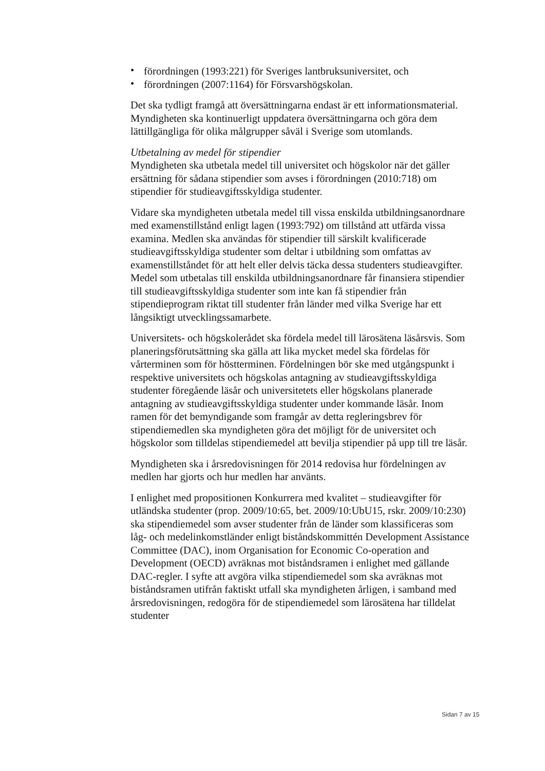• förordningen (1993:221) för Sveriges lantbruksuniversitet, och
• förordningen (2007:1164) för Försvarshögskolan.
Det ska tydligt framgå att översättningarna endast är ett informationsmaterial. Myndigheten ska kontinuerligt uppdatera översättningarna och göra dem lättillgängliga för olika målgrupper såväl i Sverige som utomlands.
Utbetalning av medel för stipendier
Myndigheten ska utbetala medel till universitet och högskolor när det gäller ersättning för sådana stipendier som avses i förordningen (2010:718) om stipendier för studieavgiftsskyldiga studenter.
Vidare ska myndigheten utbetala medel till vissa enskilda utbildningsanordnare med examenstillstånd enligt lagen (1993:792) om tillstånd att utfärda vissa examina. Medlen ska användas för stipendier till särskilt kvalificerade studieavgiftsskyldiga studenter som deltar i utbildning som omfattas av examenstillståndet för att helt eller delvis täcka dessa studenters studieavgifter. Medel som utbetalas till enskilda utbildningsanordnare får finansiera stipendier till studieavgiftsskyldiga studenter som inte kan få stipendier från stipendieprogram riktat till studenter från länder med vilka Sverige har ett långsiktigt utvecklingssamarbete.
Universitets- och högskolerådet ska fördela medel till lärosätena läsårsvis. Som planeringsförutsättning ska gälla att lika mycket medel ska fördelas för vårterminen som för höstterminen. Fördelningen bör ske med utgångspunkt i respektive universitets och högskolas antagning av studieavgiftsskyldiga studenter föregående läsår och universitetets eller högskolans planerade antagning av studieavgiftsskyldiga studenter under kommande läsår. Inom ramen för det bemyndigande som framgår av detta regleringsbrev för stipendiemedlen ska myndigheten göra det möjligt för de universitet och högskolor som tilldelas stipendiemedel att bevilja stipendier på upp till tre läsår.
Myndigheten ska i årsredovisningen för 2014 redovisa hur fördelningen av medlen har gjorts och hur medlen har använts.
I enlighet med propositionen Konkurrera med kvalitet – studieavgifter för utländska studenter (prop. 2009/10:65, bet. 2009/10:UbU15, rskr. 2009/10:230) ska stipendiemedel som avser studenter från de länder som klassificeras som låg- och medelinkomstländer enligt biståndskommittén Development Assistance Committee (DAC), inom Organisation for Economic Co-operation and Development (OECD) avräknas mot biståndsramen i enlighet med gällande DAC-regler. I syfte att avgöra vilka stipendiemedel som ska avräknas mot biståndsramen utifrån faktiskt utfall ska myndigheten årligen, i samband med årsredovisningen, redogöra för de stipendiemedel som lärosätena har tilldelat studenter
Sidan 7 av 15